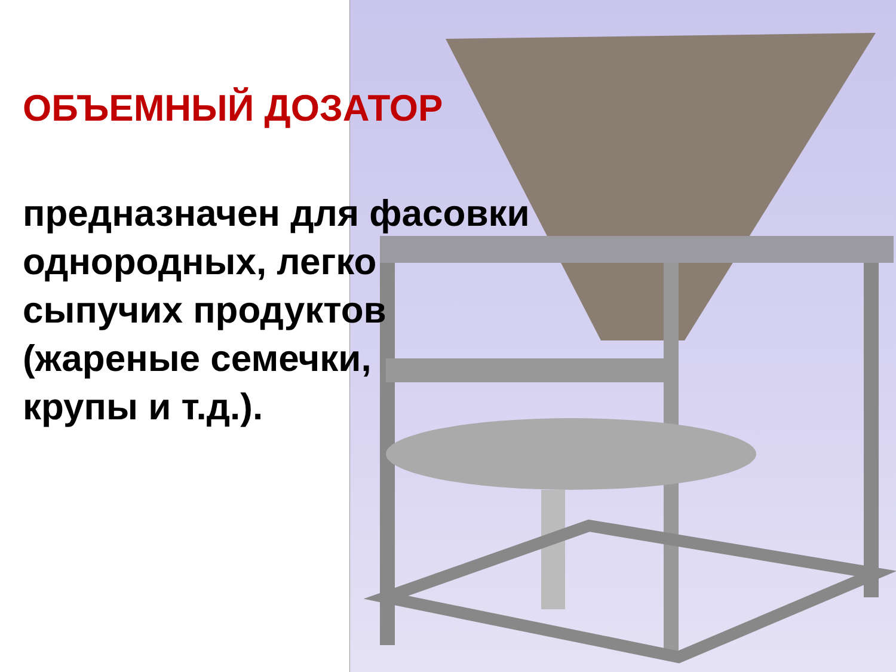ОБЪЕМНЫЙ ДОЗАТОР
предназначен для фасовки
однородных, легко
сыпучих продуктов
(жареные семечки,
крупы и т.д.).